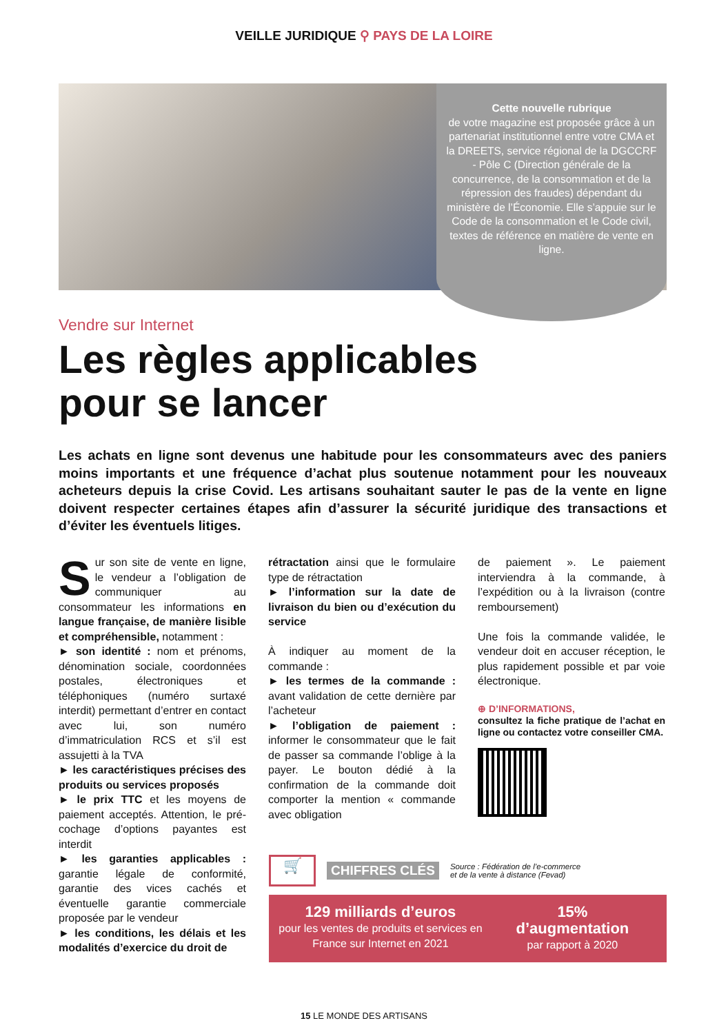VEILLE JURIDIQUE ⚲ PAYS DE LA LOIRE
Cette nouvelle rubrique
de votre magazine est proposée grâce à un partenariat institutionnel entre votre CMA et la DREETS, service régional de la DGCCRF - Pôle C (Direction générale de la concurrence, de la consommation et de la répression des fraudes) dépendant du ministère de l’Économie. Elle s’appuie sur le Code de la consommation et le Code civil, textes de référence en matière de vente en ligne.
Vendre sur Internet
Les règles applicables
pour se lancer
Les achats en ligne sont devenus une habitude pour les consommateurs avec des paniers moins importants et une fréquence d’achat plus soutenue notamment pour les nouveaux acheteurs depuis la crise Covid. Les artisans souhaitant sauter le pas de la vente en ligne doivent respecter certaines étapes afin d’assurer la sécurité juridique des transactions et d’éviter les éventuels litiges.
Sur son site de vente en ligne, le vendeur a l’obligation de communiquer au consommateur les informations en langue française, de manière lisible et compréhensible, notamment :
► son identité : nom et prénoms, dénomination sociale, coordonnées postales, électroniques et téléphoniques (numéro surtaxé interdit) permettant d’entrer en contact avec lui, son numéro d’immatriculation RCS et s’il est assujetti à la TVA
► les caractéristiques précises des produits ou services proposés
► le prix TTC et les moyens de paiement acceptés. Attention, le pré-cochage d’options payantes est interdit
► les garanties applicables : garantie légale de conformité, garantie des vices cachés et éventuelle garantie commerciale proposée par le vendeur
► les conditions, les délais et les modalités d’exercice du droit de
rétractation ainsi que le formulaire type de rétractation
► l’information sur la date de livraison du bien ou d’exécution du service
À indiquer au moment de la commande :
► les termes de la commande : avant validation de cette dernière par l’acheteur
► l’obligation de paiement : informer le consommateur que le fait de passer sa commande l’oblige à la payer. Le bouton dédié à la confirmation de la commande doit comporter la mention « commande avec obligation
de paiement ». Le paiement interviendra à la commande, à l’expédition ou à la livraison (contre remboursement)
Une fois la commande validée, le vendeur doit en accuser réception, le plus rapidement possible et par voie électronique.
⊕ D’INFORMATIONS,
consultez la fiche pratique de l’achat en ligne ou contactez votre conseiller CMA.
🛒
CHIFFRES CLÉS Source : Fédération de l’e-commerce
et de la vente à distance (Fevad)
129 milliards d’euros
pour les ventes de produits et services en France sur Internet en 2021
15%
d’augmentation
par rapport à 2020
15 LE MONDE DES ARTISANS